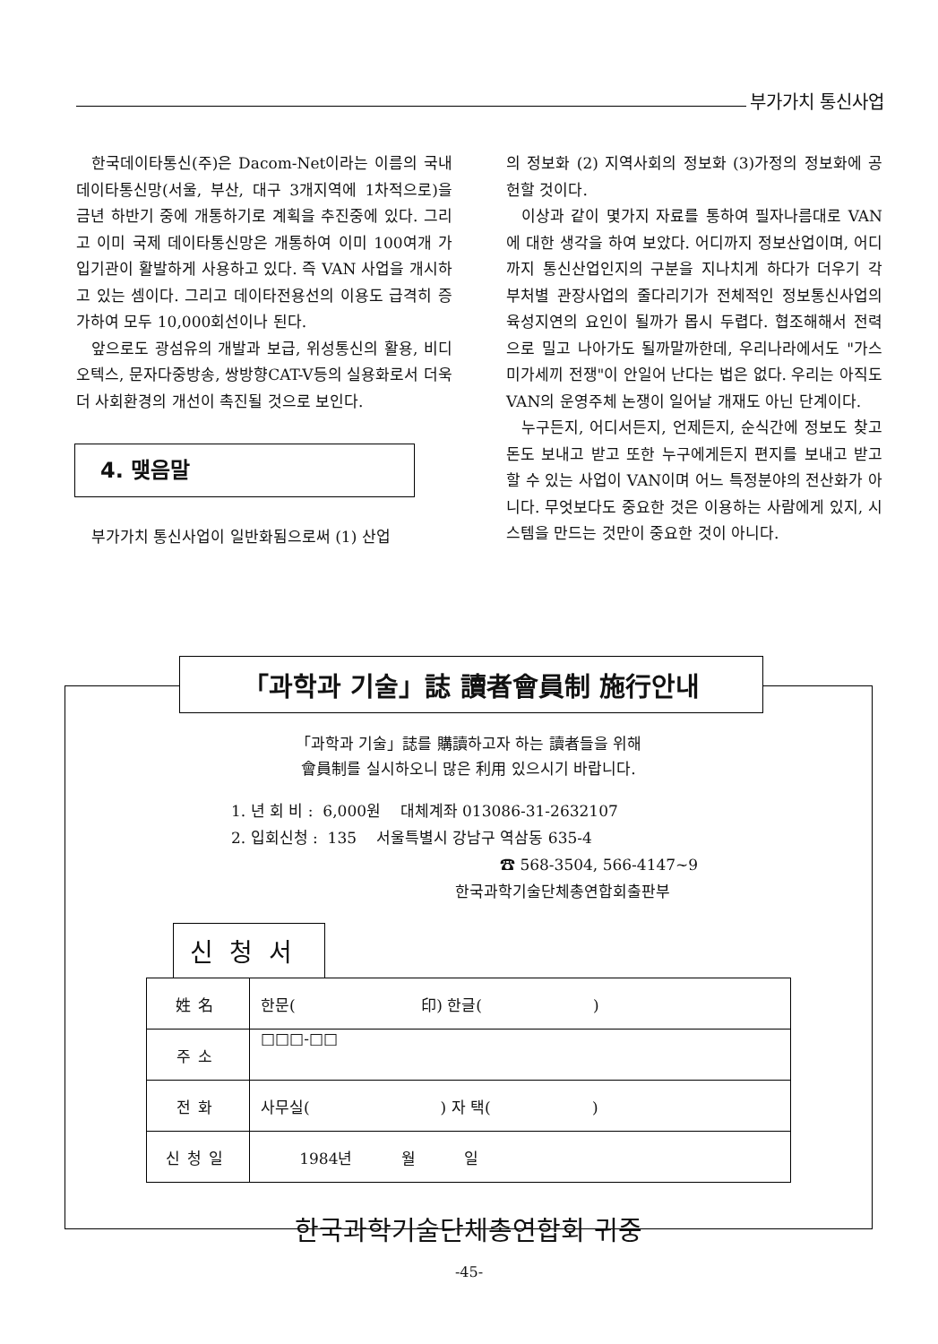부가가치 통신사업
한국데이타통신(주)은 Dacom-Net이라는 이름의 국내 데이타통신망(서울, 부산, 대구 3개지역에 1차적으로)을 금년 하반기 중에 개통하기로 계획을 추진중에 있다. 그리고 이미 국제 데이타통신망은 개통하여 이미 100여개 가입기관이 활발하게 사용하고 있다. 즉 VAN 사업을 개시하고 있는 셈이다. 그리고 데이타전용선의 이용도 급격히 증가하여 모두 10,000회선이나 된다.
앞으로도 광섬유의 개발과 보급, 위성통신의 활용, 비디오텍스, 문자다중방송, 쌍방향CAT-V등의 실용화로서 더욱 더 사회환경의 개선이 촉진될 것으로 보인다.
4. 맺음말
부가가치 통신사업이 일반화됨으로써 (1) 산업
의 정보화 (2) 지역사회의 정보화 (3)가정의 정보화에 공헌할 것이다.
이상과 같이 몇가지 자료를 통하여 필자나름대로 VAN에 대한 생각을 하여 보았다. 어디까지 정보산업이며, 어디까지 통신산업인지의 구분을 지나치게 하다가 더우기 각 부처별 관장사업의 줄다리기가 전체적인 정보통신사업의 육성지연의 요인이 될까가 몹시 두렵다. 협조해해서 전력으로 밀고 나아가도 될까말까한데, 우리나라에서도 "가스미가세끼 전쟁"이 안일어 난다는 법은 없다. 우리는 아직도 VAN의 운영주체 논쟁이 일어날 개재도 아닌 단계이다.
누구든지, 어디서든지, 언제든지, 순식간에 정보도 찾고 돈도 보내고 받고 또한 누구에게든지 편지를 보내고 받고 할 수 있는 사업이 VAN이며 어느 특정분야의 전산화가 아니다. 무엇보다도 중요한 것은 이용하는 사람에게 있지, 시스템을 만드는 것만이 중요한 것이 아니다.
「과학과 기술」誌를 購讀하고자 하는 讀者들을 위해
會員制를 실시하오니 많은 利用 있으시기 바랍니다.
1. 년 회 비 : 6,000원 대체계좌 013086-31-2632107
2. 입회신청 : 135 서울특별시 강남구 역삼동 635-4
☎ 568-3504, 566-4147~9
한국과학기술단체총연합회출판부
신청서
| 姓名 | 한문( 印) 한글( ) |
| 주소 | □□□-□□ |
| 전화 | 사무실( ) 자 택( ) |
| 신청일 | 1984년 월 일 |
한국과학기술단체총연합회 귀중
「과학과 기술」誌 讀者會員制 施行안내
-45-